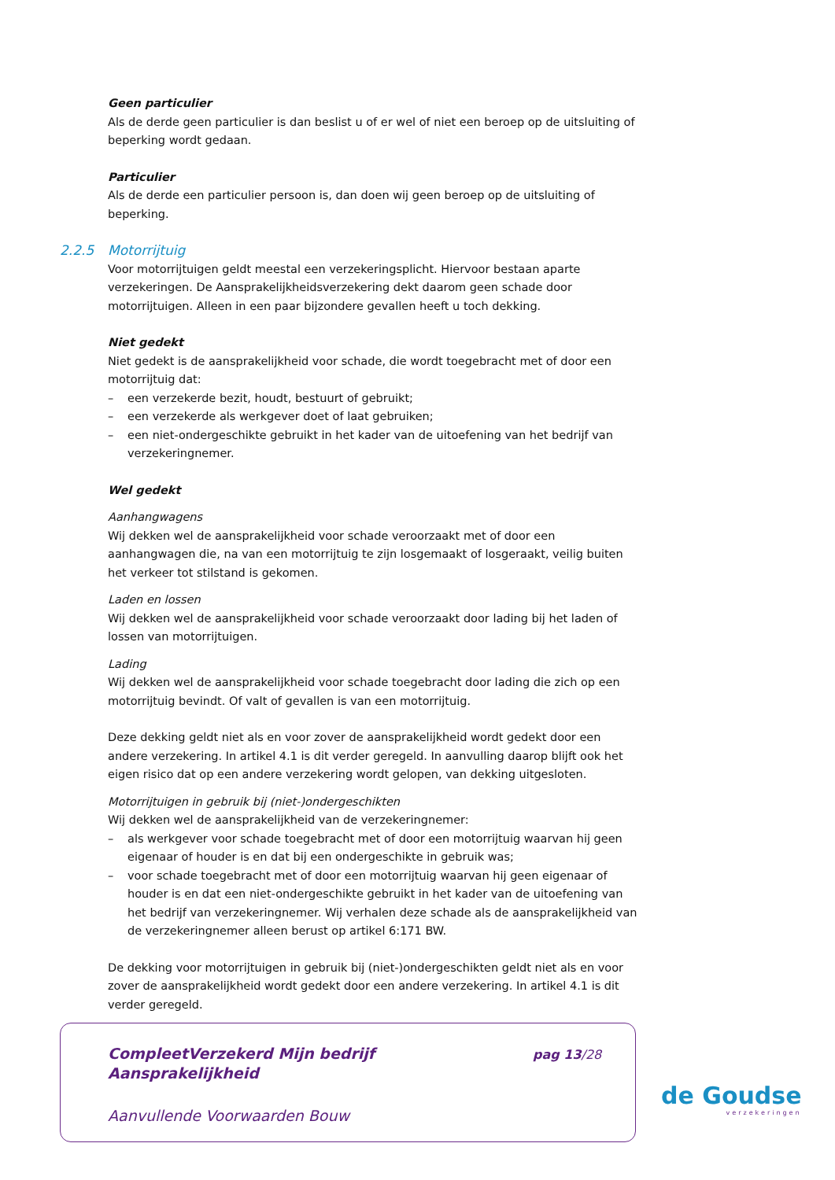Geen particulier
Als de derde geen particulier is dan beslist u of er wel of niet een beroep op de uitsluiting of beperking wordt gedaan.
Particulier
Als de derde een particulier persoon is, dan doen wij geen beroep op de uitsluiting of beperking.
2.2.5 Motorrijtuig
Voor motorrijtuigen geldt meestal een verzekeringsplicht. Hiervoor bestaan aparte verzekeringen. De Aansprakelijkheidsverzekering dekt daarom geen schade door motorrijtuigen. Alleen in een paar bijzondere gevallen heeft u toch dekking.
Niet gedekt
Niet gedekt is de aansprakelijkheid voor schade, die wordt toegebracht met of door een motorrijtuig dat:
– een verzekerde bezit, houdt, bestuurt of gebruikt;
– een verzekerde als werkgever doet of laat gebruiken;
– een niet-ondergeschikte gebruikt in het kader van de uitoefening van het bedrijf van verzekeringnemer.
Wel gedekt
Aanhangwagens
Wij dekken wel de aansprakelijkheid voor schade veroorzaakt met of door een aanhangwagen die, na van een motorrijtuig te zijn losgemaakt of losgeraakt, veilig buiten het verkeer tot stilstand is gekomen.
Laden en lossen
Wij dekken wel de aansprakelijkheid voor schade veroorzaakt door lading bij het laden of lossen van motorrijtuigen.
Lading
Wij dekken wel de aansprakelijkheid voor schade toegebracht door lading die zich op een motorrijtuig bevindt. Of valt of gevallen is van een motorrijtuig.
Deze dekking geldt niet als en voor zover de aansprakelijkheid wordt gedekt door een andere verzekering. In artikel 4.1 is dit verder geregeld. In aanvulling daarop blijft ook het eigen risico dat op een andere verzekering wordt gelopen, van dekking uitgesloten.
Motorrijtuigen in gebruik bij (niet-)ondergeschikten
Wij dekken wel de aansprakelijkheid van de verzekeringnemer:
– als werkgever voor schade toegebracht met of door een motorrijtuig waarvan hij geen eigenaar of houder is en dat bij een ondergeschikte in gebruik was;
– voor schade toegebracht met of door een motorrijtuig waarvan hij geen eigenaar of houder is en dat een niet-ondergeschikte gebruikt in het kader van de uitoefening van het bedrijf van verzekeringnemer. Wij verhalen deze schade als de aansprakelijkheid van de verzekeringnemer alleen berust op artikel 6:171 BW.
De dekking voor motorrijtuigen in gebruik bij (niet-)ondergeschikten geldt niet als en voor zover de aansprakelijkheid wordt gedekt door een andere verzekering. In artikel 4.1 is dit verder geregeld.
CompleetVerzekerd Mijn bedrijf
Aansprakelijkheid
pag 13/28
Aanvullende Voorwaarden Bouw
de Goudse
verzekeringen